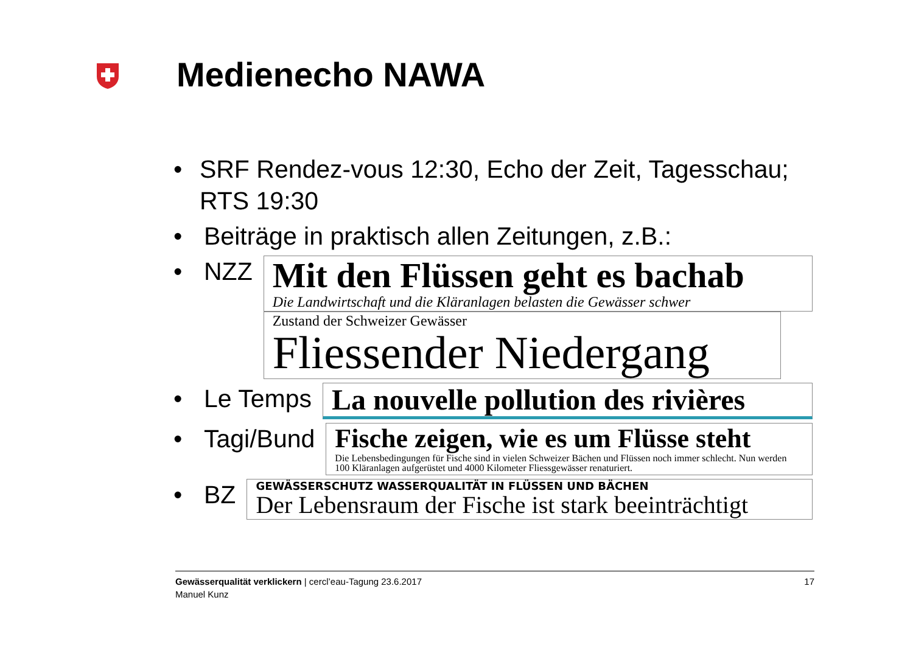Medienecho NAWA
• SRF Rendez-vous 12:30, Echo der Zeit, Tagesschau; RTS 19:30
• Beiträge in praktisch allen Zeitungen, z.B.:
• NZZ
Mit den Flüssen geht es bachab
Die Landwirtschaft und die Kläranlagen belasten die Gewässer schwer
Zustand der Schweizer Gewässer
Fliessender Niedergang
• Le Temps
La nouvelle pollution des rivières
• Tagi/Bund
Fische zeigen, wie es um Flüsse steht
Die Lebensbedingungen für Fische sind in vielen Schweizer Bächen und Flüssen noch immer schlecht. Nun werden 100 Kläranlagen aufgerüstet und 4000 Kilometer Fliessgewässer renaturiert.
• BZ
GEWÄSSERSCHUTZ WASSERQUALITÄT IN FLÜSSEN UND BÄCHEN
Der Lebensraum der Fische ist stark beeinträchtigt
Gewässerqualität verklickern | cercl’eau-Tagung 23.6.2017
Manuel Kunz
17